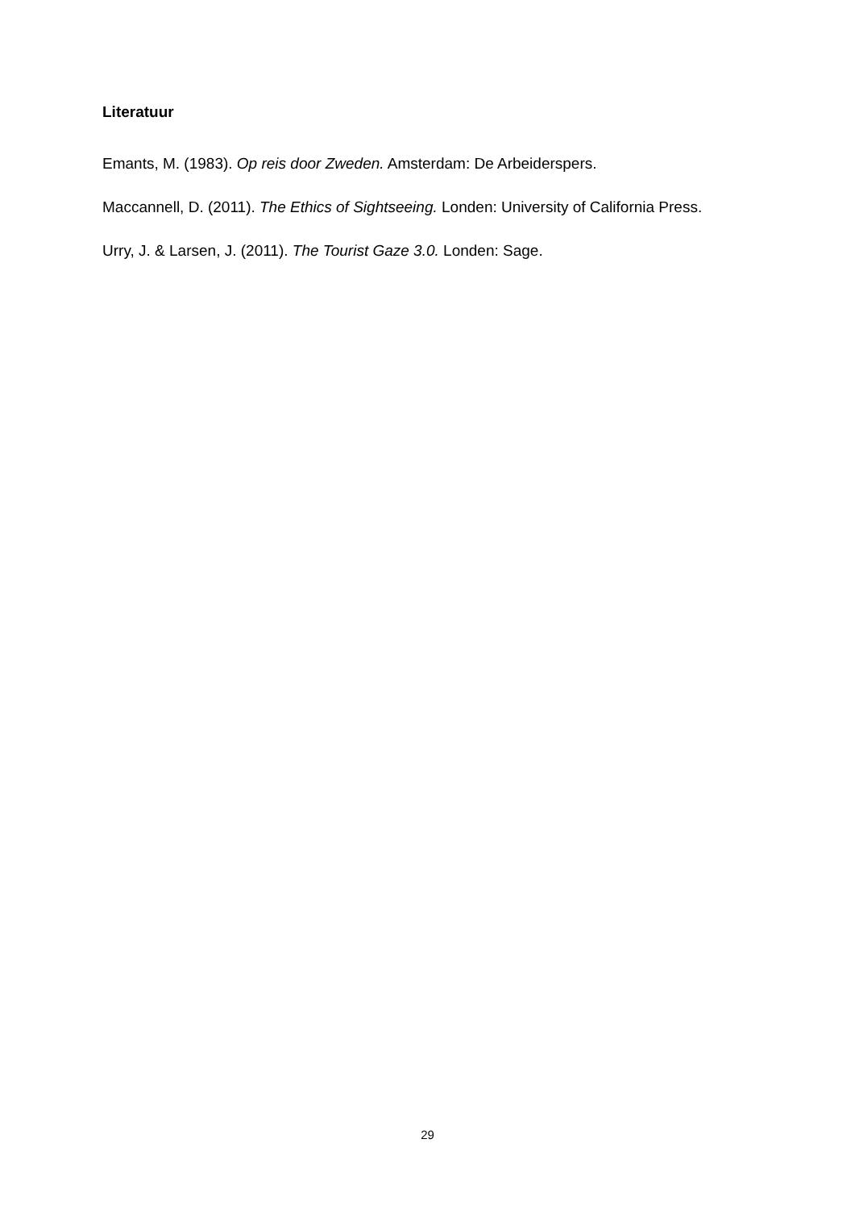Literatuur
Emants, M. (1983). Op reis door Zweden. Amsterdam: De Arbeiderspers.
Maccannell, D. (2011). The Ethics of Sightseeing. Londen: University of California Press.
Urry, J. & Larsen, J. (2011). The Tourist Gaze 3.0. Londen: Sage.
29